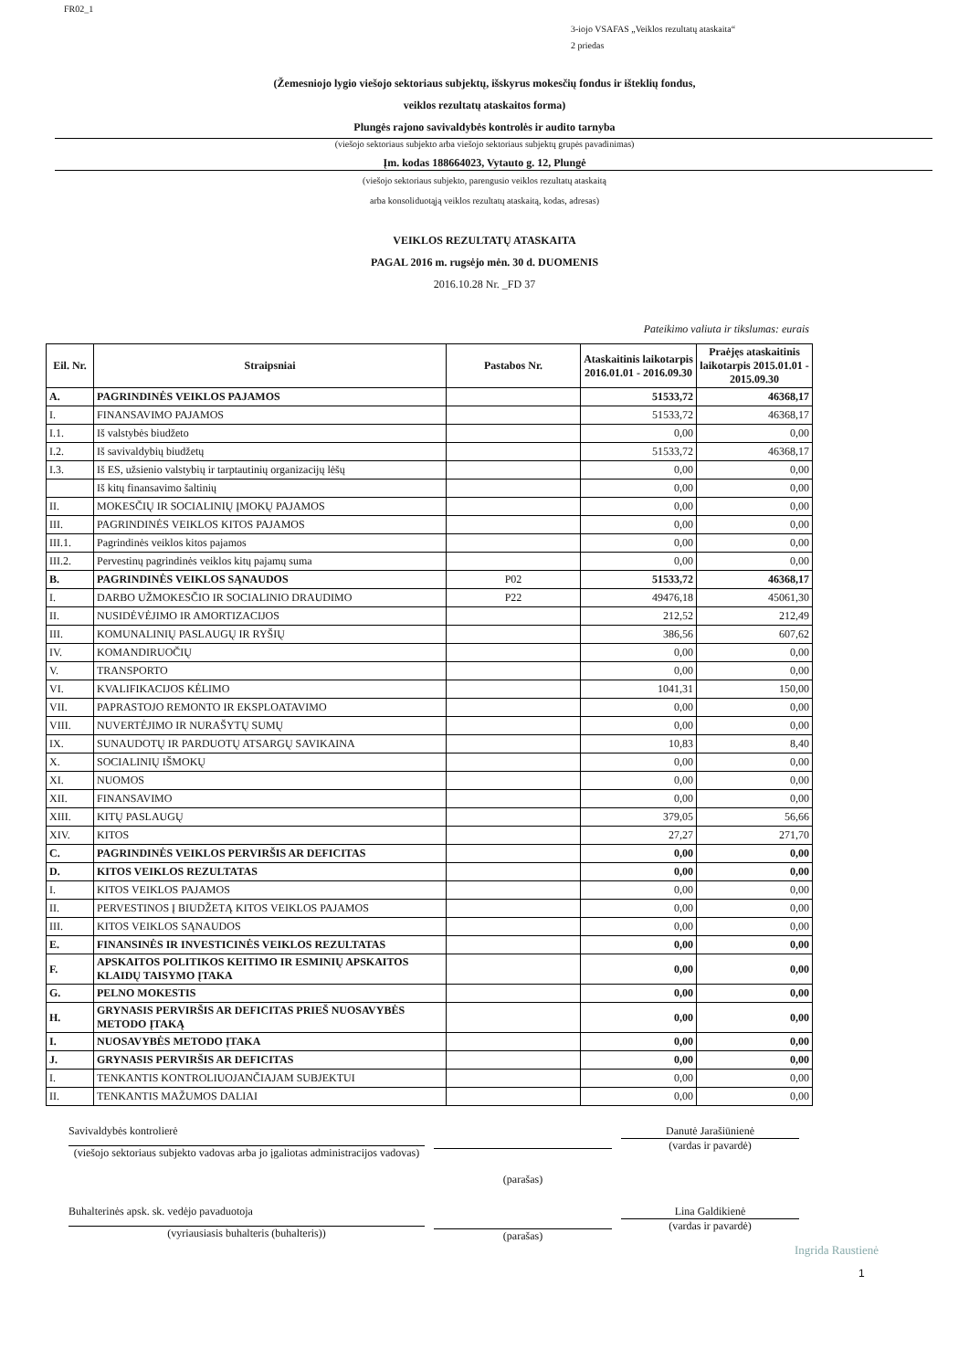FR02_1
3-iojo VSAFAS „Veiklos rezultatų ataskaita“
2 priedas
(Žemesniojo lygio viešojo sektoriaus subjektų, išskyrus mokesčių fondus ir išteklių fondus,
veiklos rezultatų ataskaitos forma)
Plungės rajono savivaldybės kontrolės ir audito tarnyba
(viešojo sektoriaus subjekto arba viešojo sektoriaus subjektų grupės pavadinimas)
Įm. kodas 188664023, Vytauto g. 12, Plungė
(viešojo sektoriaus subjekto, parengusio veiklos rezultatų ataskaitą
arba konsoliduotąją veiklos rezultatų ataskaitą, kodas, adresas)
VEIKLOS REZULTATŲ ATASKAITA
PAGAL 2016 m. rugsėjo mėn. 30 d. DUOMENIS
2016.10.28 Nr. _FD 37
Pateikimo valiuta ir tikslumas: eurais
| Eil. Nr. | Straipsniai | Pastabos Nr. | Ataskaitinis laikotarpis 2016.01.01 - 2016.09.30 | Praėjęs ataskaitinis laikotarpis 2015.01.01 - 2015.09.30 |
| --- | --- | --- | --- | --- |
| A. | PAGRINDINĖS VEIKLOS PAJAMOS | | 51533,72 | 46368,17 |
| I. | FINANSAVIMO PAJAMOS | | 51533,72 | 46368,17 |
| I.1. | Iš valstybės biudžeto | | 0,00 | 0,00 |
| I.2. | Iš savivaldybių biudžetų | | 51533,72 | 46368,17 |
| I.3. | Iš ES, užsienio valstybių ir tarptautinių organizacijų lėšų | | 0,00 | 0,00 |
| | Iš kitų finansavimo šaltinių | | 0,00 | 0,00 |
| II. | MOKESČIŲ IR SOCIALINIŲ ĮMOKŲ PAJAMOS | | 0,00 | 0,00 |
| III. | PAGRINDINĖS VEIKLOS KITOS PAJAMOS | | 0,00 | 0,00 |
| III.1. | Pagrindinės veiklos kitos pajamos | | 0,00 | 0,00 |
| III.2. | Pervestinų pagrindinės veiklos kitų pajamų suma | | 0,00 | 0,00 |
| B. | PAGRINDINĖS VEIKLOS SĄNAUDOS | P02 | 51533,72 | 46368,17 |
| I. | DARBO UŽMOKESČIO IR SOCIALINIO DRAUDIMO | P22 | 49476,18 | 45061,30 |
| II. | NUSIDĖVĖJIMO IR AMORTIZACIJOS | | 212,52 | 212,49 |
| III. | KOMUNALINIŲ PASLAUGŲ IR RYŠIŲ | | 386,56 | 607,62 |
| IV. | KOMANDIRUOČIŲ | | 0,00 | 0,00 |
| V. | TRANSPORTO | | 0,00 | 0,00 |
| VI. | KVALIFIKACIJOS KĖLIMO | | 1041,31 | 150,00 |
| VII. | PAPRASTOJO REMONTO IR EKSPLOATAVIMO | | 0,00 | 0,00 |
| VIII. | NUVERTĖJIMO IR NURAŠYTŲ SUMŲ | | 0,00 | 0,00 |
| IX. | SUNAUDOTŲ IR PARDUOTŲ ATSARGŲ SAVIKAINA | | 10,83 | 8,40 |
| X. | SOCIALINIŲ IŠMOKŲ | | 0,00 | 0,00 |
| XI. | NUOMOS | | 0,00 | 0,00 |
| XII. | FINANSAVIMO | | 0,00 | 0,00 |
| XIII. | KITŲ PASLAUGŲ | | 379,05 | 56,66 |
| XIV. | KITOS | | 27,27 | 271,70 |
| C. | PAGRINDINĖS VEIKLOS PERVIRŠIS AR DEFICITAS | | 0,00 | 0,00 |
| D. | KITOS VEIKLOS REZULTATAS | | 0,00 | 0,00 |
| I. | KITOS VEIKLOS PAJAMOS | | 0,00 | 0,00 |
| II. | PERVESTINOS Į BIUDŽETĄ KITOS VEIKLOS PAJAMOS | | 0,00 | 0,00 |
| III. | KITOS VEIKLOS SĄNAUDOS | | 0,00 | 0,00 |
| E. | FINANSINĖS IR INVESTICINĖS VEIKLOS REZULTATAS | | 0,00 | 0,00 |
| F. | APSKAITOS POLITIKOS KEITIMO IR ESMINIŲ APSKAITOS KLAIDŲ TAISYMO ĮTAKA | | 0,00 | 0,00 |
| G. | PELNO MOKESTIS | | 0,00 | 0,00 |
| H. | GRYNASIS PERVIRŠIS AR DEFICITAS PRIEŠ NUOSAVYBĖS METODO ĮTAKĄ | | 0,00 | 0,00 |
| I. | NUOSAVYBĖS METODO ĮTAKA | | 0,00 | 0,00 |
| J. | GRYNASIS PERVIRŠIS AR DEFICITAS | | 0,00 | 0,00 |
| I. | TENKANTIS KONTROLIUOJANČIAJAM SUBJEKTUI | | 0,00 | 0,00 |
| II. | TENKANTIS MAŽUMOS DALIAI | | 0,00 | 0,00 |
Savivaldybės kontrolierė
(viešojo sektoriaus subjekto vadovas arba jo įgaliotas administracijos vadovas)
(parašas)
Danutė Jarašiūnienė
(vardas ir pavardė)
Buhalterinės apsk. sk. vedėjo pavaduotoja
(vyriausiasis buhalteris (buhalteris))
(parašas)
Lina Galdikienė
(vardas ir pavardė)
Ingrida Raustienė
1